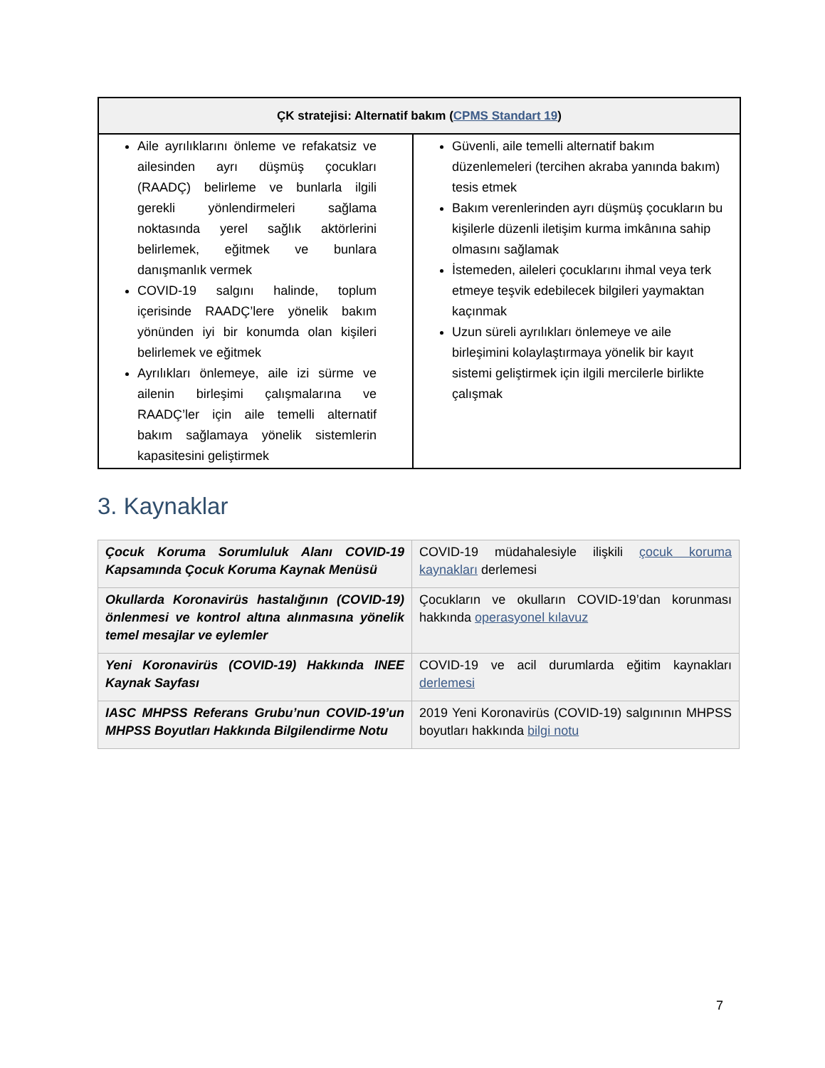| ÇK stratejisi: Alternatif bakım ( CPMS Standart 19 ) | |
| --- | --- |
| Aile ayrılıklarını önleme ve refakatsiz ve ailesinden ayrı düşmüş çocukları (RAADÇ) belirleme ve bunlarla ilgili gerekli yönlendirmeleri sağlama noktasında yerel sağlık aktörlerini belirlemek, eğitmek ve bunlara danışmanlık vermek COVID-19 salgını halinde, toplum içerisinde RAADÇ’lere yönelik bakım yönünden iyi bir konumda olan kişileri belirlemek ve eğitmek Ayrılıkları önlemeye, aile izi sürme ve ailenin birleşimi çalışmalarına ve RAADÇ’ler için aile temelli alternatif bakım sağlamaya yönelik sistemlerin kapasitesini geliştirmek | Güvenli, aile temelli alternatif bakım düzenlemeleri (tercihen akraba yanında bakım) tesis etmek Bakım verenlerinden ayrı düşmüş çocukların bu kişilerle düzenli iletişim kurma imkânına sahip olmasını sağlamak İstemeden, aileleri çocuklarını ihmal veya terk etmeye teşvik edebilecek bilgileri yaymaktan kaçınmak Uzun süreli ayrılıkları önlemeye ve aile birleşimini kolaylaştırmaya yönelik bir kayıt sistemi geliştirmek için ilgili mercilerle birlikte çalışmak |
3. Kaynaklar
| Çocuk Koruma Sorumluluk Alanı COVID-19 Kapsamında Çocuk Koruma Kaynak Menüsü | COVID-19 müdahalesiyle ilişkili çocuk koruma kaynakları derlemesi |
| Okullarda Koronavirüs hastalığının (COVID-19) önlenmesi ve kontrol altına alınmasına yönelik temel mesajlar ve eylemler | Çocukların ve okulların COVID-19’dan korunması hakkında operasyonel kılavuz |
| Yeni Koronavirüs (COVID-19) Hakkında INEE Kaynak Sayfası | COVID-19 ve acil durumlarda eğitim kaynakları derlemesi |
| IASC MHPSS Referans Grubu’nun COVID-19’un MHPSS Boyutları Hakkında Bilgilendirme Notu | 2019 Yeni Koronavirüs (COVID-19) salgınının MHPSS boyutları hakkında bilgi notu |
7